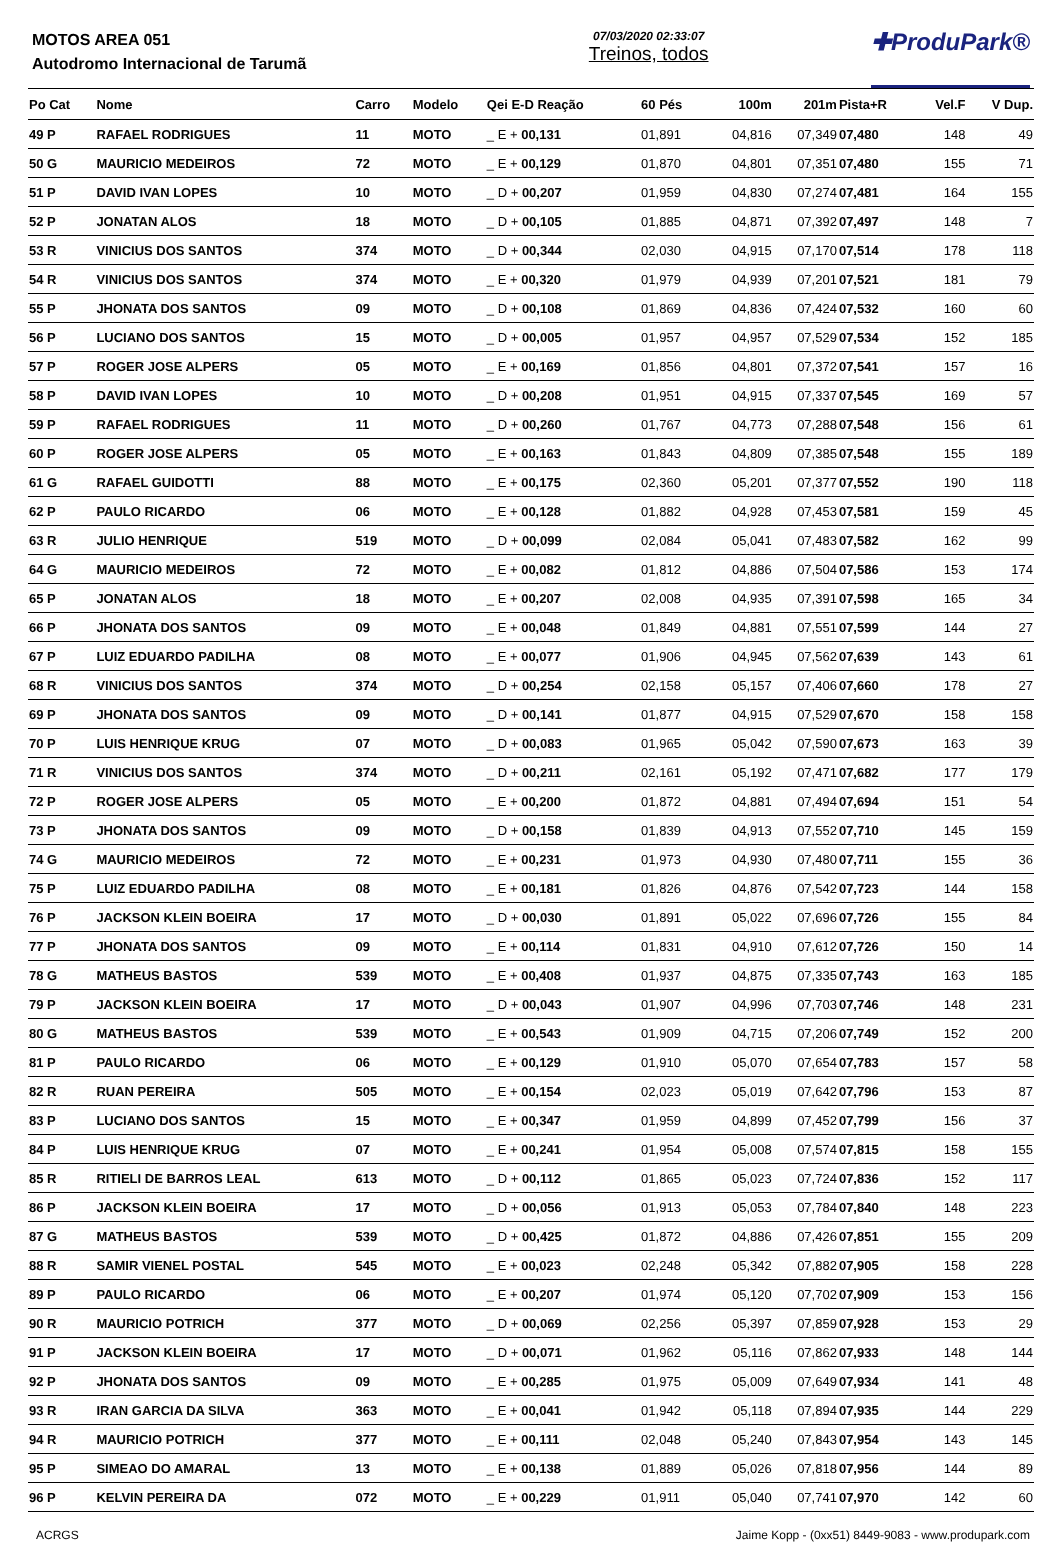MOTOS AREA 051
Autodromo Internacional de Tarumã
07/03/2020 02:33:07
Treinos, todos
✚ProduPark®
| Po Cat | Nome | Carro | Modelo | Qei E-D Reação | 60 Pés | 100m | 201m | Pista+R | Vel.F | V Dup. |
| --- | --- | --- | --- | --- | --- | --- | --- | --- | --- | --- |
| 49 P | RAFAEL RODRIGUES | 11 | MOTO | _ E + 00,131 | 01,891 | 04,816 | 07,349 | 07,480 | 148 | 49 |
| 50 G | MAURICIO MEDEIROS | 72 | MOTO | _ E + 00,129 | 01,870 | 04,801 | 07,351 | 07,480 | 155 | 71 |
| 51 P | DAVID IVAN LOPES | 10 | MOTO | _ D + 00,207 | 01,959 | 04,830 | 07,274 | 07,481 | 164 | 155 |
| 52 P | JONATAN ALOS | 18 | MOTO | _ D + 00,105 | 01,885 | 04,871 | 07,392 | 07,497 | 148 | 7 |
| 53 R | VINICIUS DOS SANTOS | 374 | MOTO | _ D + 00,344 | 02,030 | 04,915 | 07,170 | 07,514 | 178 | 118 |
| 54 R | VINICIUS DOS SANTOS | 374 | MOTO | _ E + 00,320 | 01,979 | 04,939 | 07,201 | 07,521 | 181 | 79 |
| 55 P | JHONATA DOS SANTOS | 09 | MOTO | _ D + 00,108 | 01,869 | 04,836 | 07,424 | 07,532 | 160 | 60 |
| 56 P | LUCIANO DOS SANTOS | 15 | MOTO | _ D + 00,005 | 01,957 | 04,957 | 07,529 | 07,534 | 152 | 185 |
| 57 P | ROGER JOSE ALPERS | 05 | MOTO | _ E + 00,169 | 01,856 | 04,801 | 07,372 | 07,541 | 157 | 16 |
| 58 P | DAVID IVAN LOPES | 10 | MOTO | _ D + 00,208 | 01,951 | 04,915 | 07,337 | 07,545 | 169 | 57 |
| 59 P | RAFAEL RODRIGUES | 11 | MOTO | _ D + 00,260 | 01,767 | 04,773 | 07,288 | 07,548 | 156 | 61 |
| 60 P | ROGER JOSE ALPERS | 05 | MOTO | _ E + 00,163 | 01,843 | 04,809 | 07,385 | 07,548 | 155 | 189 |
| 61 G | RAFAEL GUIDOTTI | 88 | MOTO | _ E + 00,175 | 02,360 | 05,201 | 07,377 | 07,552 | 190 | 118 |
| 62 P | PAULO RICARDO | 06 | MOTO | _ E + 00,128 | 01,882 | 04,928 | 07,453 | 07,581 | 159 | 45 |
| 63 R | JULIO HENRIQUE | 519 | MOTO | _ D + 00,099 | 02,084 | 05,041 | 07,483 | 07,582 | 162 | 99 |
| 64 G | MAURICIO MEDEIROS | 72 | MOTO | _ E + 00,082 | 01,812 | 04,886 | 07,504 | 07,586 | 153 | 174 |
| 65 P | JONATAN ALOS | 18 | MOTO | _ E + 00,207 | 02,008 | 04,935 | 07,391 | 07,598 | 165 | 34 |
| 66 P | JHONATA DOS SANTOS | 09 | MOTO | _ E + 00,048 | 01,849 | 04,881 | 07,551 | 07,599 | 144 | 27 |
| 67 P | LUIZ EDUARDO PADILHA | 08 | MOTO | _ E + 00,077 | 01,906 | 04,945 | 07,562 | 07,639 | 143 | 61 |
| 68 R | VINICIUS DOS SANTOS | 374 | MOTO | _ D + 00,254 | 02,158 | 05,157 | 07,406 | 07,660 | 178 | 27 |
| 69 P | JHONATA DOS SANTOS | 09 | MOTO | _ D + 00,141 | 01,877 | 04,915 | 07,529 | 07,670 | 158 | 158 |
| 70 P | LUIS HENRIQUE KRUG | 07 | MOTO | _ D + 00,083 | 01,965 | 05,042 | 07,590 | 07,673 | 163 | 39 |
| 71 R | VINICIUS DOS SANTOS | 374 | MOTO | _ D + 00,211 | 02,161 | 05,192 | 07,471 | 07,682 | 177 | 179 |
| 72 P | ROGER JOSE ALPERS | 05 | MOTO | _ E + 00,200 | 01,872 | 04,881 | 07,494 | 07,694 | 151 | 54 |
| 73 P | JHONATA DOS SANTOS | 09 | MOTO | _ D + 00,158 | 01,839 | 04,913 | 07,552 | 07,710 | 145 | 159 |
| 74 G | MAURICIO MEDEIROS | 72 | MOTO | _ E + 00,231 | 01,973 | 04,930 | 07,480 | 07,711 | 155 | 36 |
| 75 P | LUIZ EDUARDO PADILHA | 08 | MOTO | _ E + 00,181 | 01,826 | 04,876 | 07,542 | 07,723 | 144 | 158 |
| 76 P | JACKSON KLEIN BOEIRA | 17 | MOTO | _ D + 00,030 | 01,891 | 05,022 | 07,696 | 07,726 | 155 | 84 |
| 77 P | JHONATA DOS SANTOS | 09 | MOTO | _ E + 00,114 | 01,831 | 04,910 | 07,612 | 07,726 | 150 | 14 |
| 78 G | MATHEUS BASTOS | 539 | MOTO | _ E + 00,408 | 01,937 | 04,875 | 07,335 | 07,743 | 163 | 185 |
| 79 P | JACKSON KLEIN BOEIRA | 17 | MOTO | _ D + 00,043 | 01,907 | 04,996 | 07,703 | 07,746 | 148 | 231 |
| 80 G | MATHEUS BASTOS | 539 | MOTO | _ E + 00,543 | 01,909 | 04,715 | 07,206 | 07,749 | 152 | 200 |
| 81 P | PAULO RICARDO | 06 | MOTO | _ E + 00,129 | 01,910 | 05,070 | 07,654 | 07,783 | 157 | 58 |
| 82 R | RUAN PEREIRA | 505 | MOTO | _ E + 00,154 | 02,023 | 05,019 | 07,642 | 07,796 | 153 | 87 |
| 83 P | LUCIANO DOS SANTOS | 15 | MOTO | _ E + 00,347 | 01,959 | 04,899 | 07,452 | 07,799 | 156 | 37 |
| 84 P | LUIS HENRIQUE KRUG | 07 | MOTO | _ E + 00,241 | 01,954 | 05,008 | 07,574 | 07,815 | 158 | 155 |
| 85 R | RITIELI DE BARROS LEAL | 613 | MOTO | _ D + 00,112 | 01,865 | 05,023 | 07,724 | 07,836 | 152 | 117 |
| 86 P | JACKSON KLEIN BOEIRA | 17 | MOTO | _ D + 00,056 | 01,913 | 05,053 | 07,784 | 07,840 | 148 | 223 |
| 87 G | MATHEUS BASTOS | 539 | MOTO | _ D + 00,425 | 01,872 | 04,886 | 07,426 | 07,851 | 155 | 209 |
| 88 R | SAMIR VIENEL POSTAL | 545 | MOTO | _ E + 00,023 | 02,248 | 05,342 | 07,882 | 07,905 | 158 | 228 |
| 89 P | PAULO RICARDO | 06 | MOTO | _ E + 00,207 | 01,974 | 05,120 | 07,702 | 07,909 | 153 | 156 |
| 90 R | MAURICIO POTRICH | 377 | MOTO | _ D + 00,069 | 02,256 | 05,397 | 07,859 | 07,928 | 153 | 29 |
| 91 P | JACKSON KLEIN BOEIRA | 17 | MOTO | _ D + 00,071 | 01,962 | 05,116 | 07,862 | 07,933 | 148 | 144 |
| 92 P | JHONATA DOS SANTOS | 09 | MOTO | _ E + 00,285 | 01,975 | 05,009 | 07,649 | 07,934 | 141 | 48 |
| 93 R | IRAN GARCIA DA SILVA | 363 | MOTO | _ E + 00,041 | 01,942 | 05,118 | 07,894 | 07,935 | 144 | 229 |
| 94 R | MAURICIO POTRICH | 377 | MOTO | _ E + 00,111 | 02,048 | 05,240 | 07,843 | 07,954 | 143 | 145 |
| 95 P | SIMEAO DO AMARAL | 13 | MOTO | _ E + 00,138 | 01,889 | 05,026 | 07,818 | 07,956 | 144 | 89 |
| 96 P | KELVIN PEREIRA DA | 072 | MOTO | _ E + 00,229 | 01,911 | 05,040 | 07,741 | 07,970 | 142 | 60 |
ACRGS Jaime Kopp - (0xx51) 8449-9083 - www.produpark.com